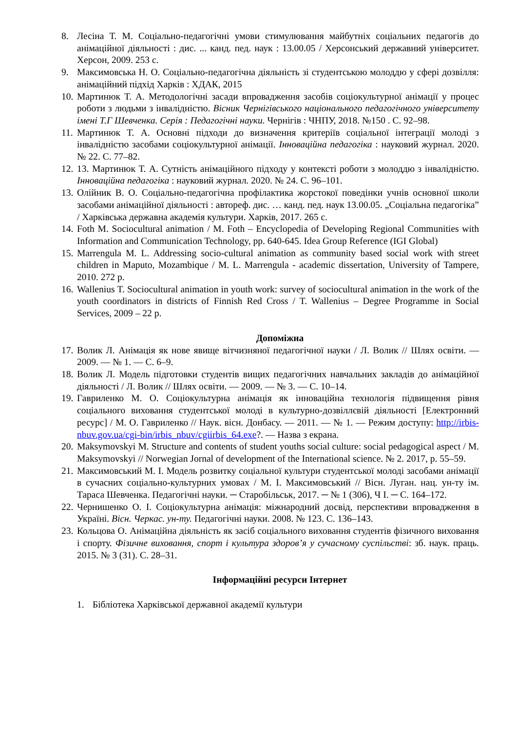8. Лесіна Т. М. Соціально-педагогічні умови стимулювання майбутніх соціальних педагогів до анімаційної діяльності : дис. ... канд. пед. наук : 13.00.05 / Херсонський державний університет. Херсон, 2009. 253 с.
9. Максимовська Н. О. Соціально-педагогічна діяльність зі студентською молоддю у сфері дозвілля: анімаційний підхід Харків : ХДАК, 2015
10. Мартинюк Т. А. Методологічні засади впровадження засобів соціокультурної анімації у процес роботи з людьми з інвалідністю. Вісник Чернігівського національного педагогічного університету імені Т.Г Шевченка. Серія : Педагогічні науки. Чернігів : ЧНПУ, 2018. №150 . С. 92–98.
11. Мартинюк Т. А. Основні підходи до визначення критеріїв соціальної інтеграції молоді з інвалідністю засобами соціокультурної анімації. Інноваційна педагогіка : науковий журнал. 2020. № 22. С. 77–82.
12. 13. Мартинюк Т. А. Сутність анімаційного підходу у контексті роботи з молоддю з інвалідністю. Інноваційна педагогіка : науковий журнал. 2020. № 24. С. 96–101.
13. Олійник В. О. Соціально-педагогічна профілактика жорстокої поведінки учнів основної школи засобами анімаційної діяльності : автореф. дис. … канд. пед. наук 13.00.05. „Соціальна педагогіка” / Харківська державна академія культури. Харків, 2017. 265 с.
14. Foth M. Sociocultural animation / M. Foth – Encyclopedia of Developing Regional Communities with Information and Communication Technology, pp. 640-645. Idea Group Reference (IGI Global)
15. Marrengula M. L. Addressing socio-cultural animation as community based social work with street children in Maputo, Mozambique / M. L. Marrengula - academic dissertation, University of Tampere, 2010. 272 p.
16. Wallenius T. Sociocultural animation in youth work: survey of sociocultural animation in the work of the youth coordinators in districts of Finnish Red Cross / T. Wallenius – Degree Programme in Social Services, 2009 – 22 p.
Допоміжна
17. Волик Л. Анімація як нове явище вітчизняної педагогічної науки / Л. Волик // Шлях освіти. — 2009. — № 1. — С. 6–9.
18. Волик Л. Модель підготовки студентів вищих педагогічних навчальних закладів до анімаційної діяльності / Л. Волик // Шлях освіти. — 2009. — № 3. — С. 10–14.
19. Гавриленко М. О. Соціокультурна анімація як інноваційна технологія підвищення рівня соціального виховання студентської молоді в культурно-дозвіллєвій діяльності [Електронний ресурс] / М. О. Гавриленко // Наук. вісн. Донбасу. — 2011. — № 1. — Режим доступу: http://irbis-nbuv.gov.ua/cgi-bin/irbis_nbuv/cgiirbis_64.exe?. — Назва з екрана.
20. Maksymovskyi M. Structure and contents of student youths social culture: social pedagogical aspect / M. Maksymovskyi // Norwegian Jornal of development of the International science. № 2. 2017, p. 55–59.
21. Максимовський М. І. Модель розвитку соціальної культури студентської молоді засобами анімації в сучасних соціально-культурних умовах / М. І. Максимовський // Вісн. Луган. нац. ун-ту ім. Тараса Шевченка. Педагогічні науки. ─ Старобільськ, 2017. ─ № 1 (306), Ч І. ─ С. 164–172.
22. Чернишенко О. І. Соціокультурна анімація: міжнародний досвід, перспективи впровадження в Україні. Вісн. Черкас. ун-ту. Педагогічні науки. 2008. № 123. С. 136–143.
23. Кольцова О. Анімаційна діяльність як засіб соціального виховання студентів фізичного виховання і спорту. Фізичне виховання, спорт і культура здоров’я у сучасному суспільстві: зб. наук. праць. 2015. № 3 (31). С. 28–31.
Інформаційні ресурси Інтернет
1. Бібліотека Харківської державної академії культури